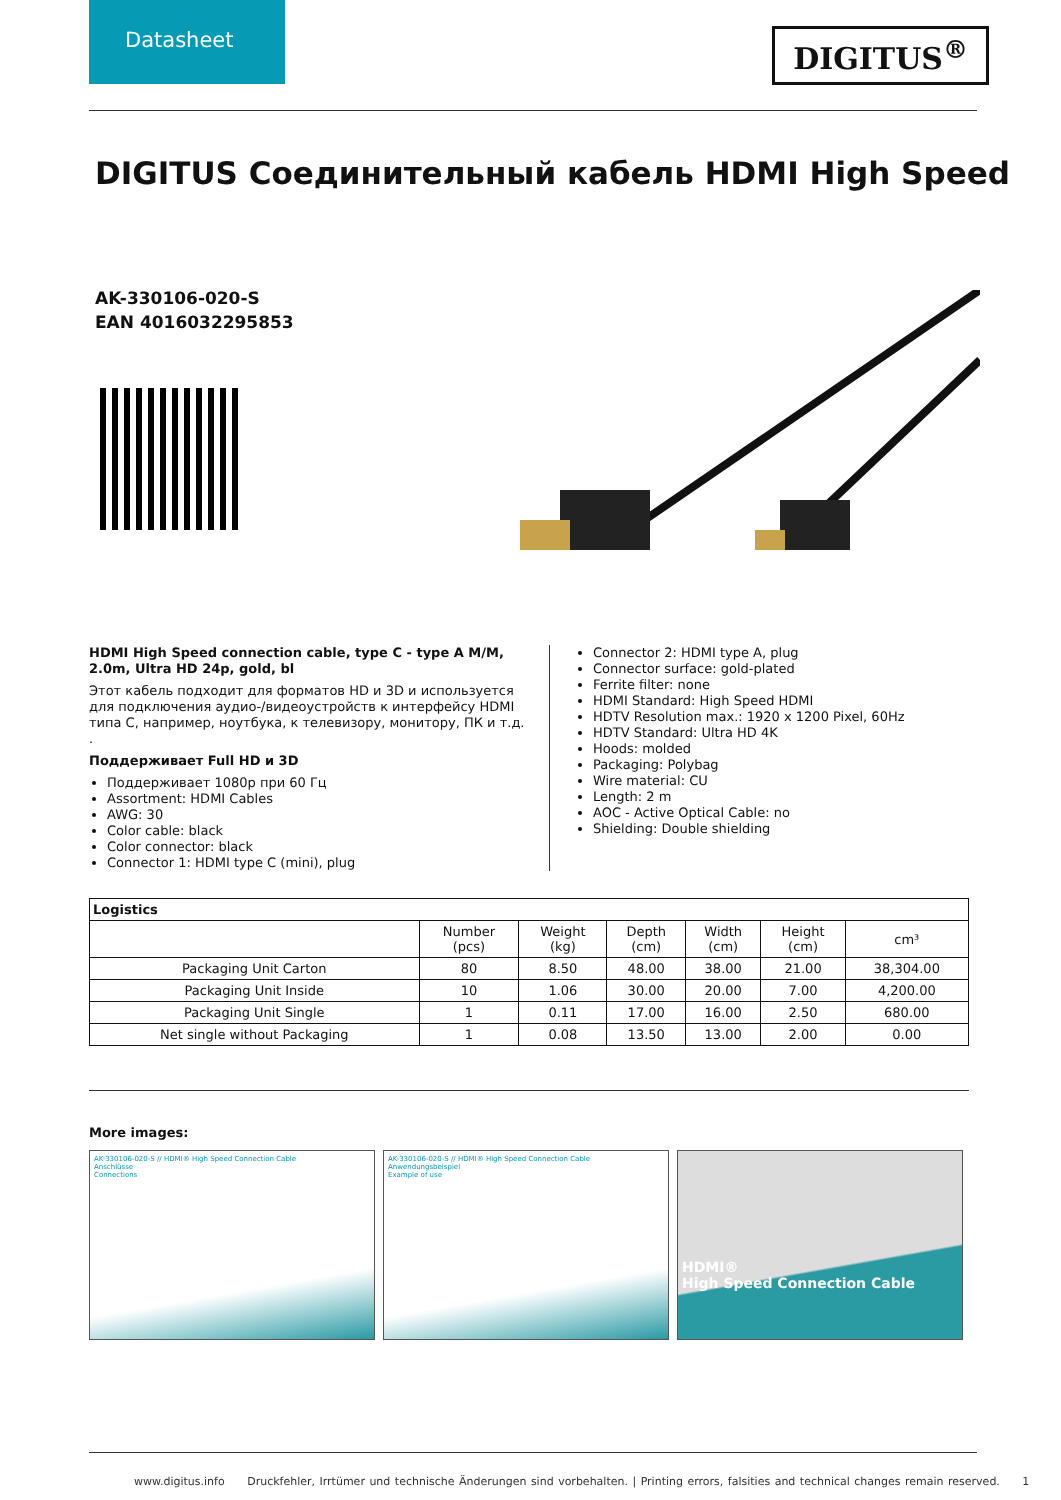Datasheet
DIGITUS<sup>®</sup>
DIGITUS Соединительный кабель HDMI High Speed
AK-330106-020-S
EAN 4016032295853
HDMI High Speed connection cable, type C - type A M/M, 2.0m, Ultra HD 24p, gold, bl
Этот кабель подходит для форматов HD и 3D и используется для подключения аудио-/видеоустройств к интерфейсу HDMI типа C, например, ноутбука, к телевизору, монитору, ПК и т.д. .
Поддерживает Full HD и 3D
Поддерживает 1080p при 60 Гц
Assortment: HDMI Cables
AWG: 30
Color cable: black
Color connector: black
Connector 1: HDMI type C (mini), plug
Connector 2: HDMI type A, plug
Connector surface: gold-plated
Ferrite filter: none
HDMI Standard: High Speed HDMI
HDTV Resolution max.: 1920 x 1200 Pixel, 60Hz
HDTV Standard: Ultra HD 4K
Hoods: molded
Packaging: Polybag
Wire material: CU
Length: 2 m
AOC - Active Optical Cable: no
Shielding: Double shielding
| Logistics | | | | | | |
| --- | --- | --- | --- | --- | --- | --- |
| | Number (pcs) | Weight (kg) | Depth (cm) | Width (cm) | Height (cm) | cm³ |
| Packaging Unit Carton | 80 | 8.50 | 48.00 | 38.00 | 21.00 | 38,304.00 |
| Packaging Unit Inside | 10 | 1.06 | 30.00 | 20.00 | 7.00 | 4,200.00 |
| Packaging Unit Single | 1 | 0.11 | 17.00 | 16.00 | 2.50 | 680.00 |
| Net single without Packaging | 1 | 0.08 | 13.50 | 13.00 | 2.00 | 0.00 |
More images:
AK-330106-020-S // HDMI® High Speed Connection Cable
Anschlüsse
Connections
AK-330106-020-S // HDMI® High Speed Connection Cable
Anwendungsbeispiel
Example of use
HDMI®
High Speed Connection Cable
www.digitus.info Druckfehler, Irrtümer und technische Änderungen sind vorbehalten. | Printing errors, falsities and technical changes remain reserved. 1